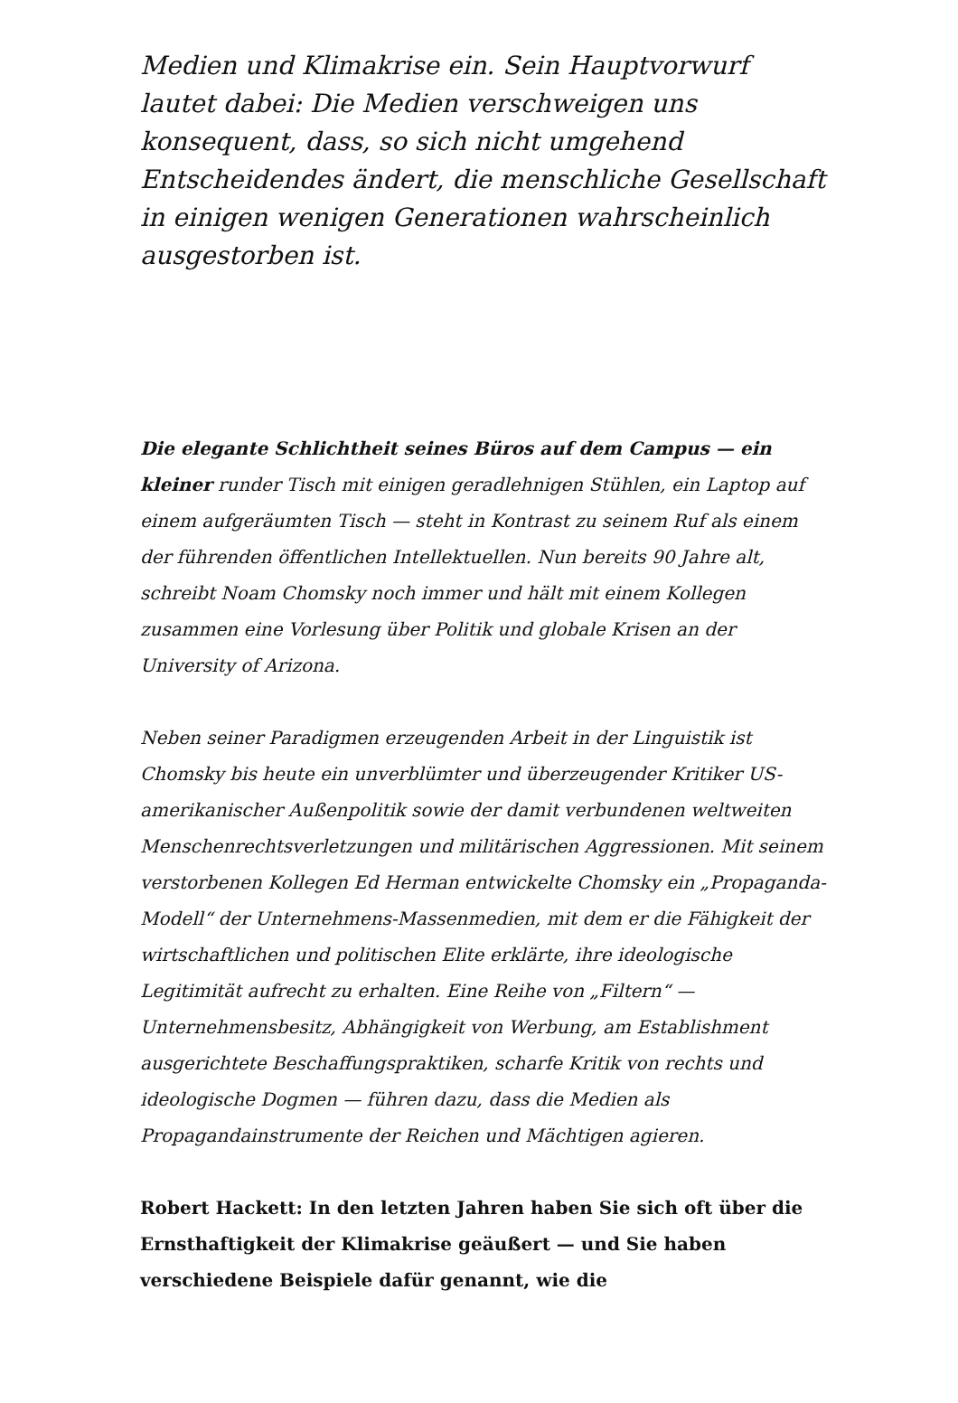Medien und Klimakrise ein. Sein Hauptvorwurf lautet dabei: Die Medien verschweigen uns konsequent, dass, so sich nicht umgehend Entscheidendes ändert, die menschliche Gesellschaft in einigen wenigen Generationen wahrscheinlich ausgestorben ist.
Die elegante Schlichtheit seines Büros auf dem Campus — ein kleiner runder Tisch mit einigen geradlehnigen Stühlen, ein Laptop auf einem aufgeräumten Tisch — steht in Kontrast zu seinem Ruf als einem der führenden öffentlichen Intellektuellen. Nun bereits 90 Jahre alt, schreibt Noam Chomsky noch immer und hält mit einem Kollegen zusammen eine Vorlesung über Politik und globale Krisen an der University of Arizona.
Neben seiner Paradigmen erzeugenden Arbeit in der Linguistik ist Chomsky bis heute ein unverblümter und überzeugender Kritiker US-amerikanischer Außenpolitik sowie der damit verbundenen weltweiten Menschenrechtsverletzungen und militärischen Aggressionen. Mit seinem verstorbenen Kollegen Ed Herman entwickelte Chomsky ein „Propaganda-Modell“ der Unternehmens-Massenmedien, mit dem er die Fähigkeit der wirtschaftlichen und politischen Elite erklärte, ihre ideologische Legitimität aufrecht zu erhalten. Eine Reihe von „Filtern“ — Unternehmensbesitz, Abhängigkeit von Werbung, am Establishment ausgerichtete Beschaffungspraktiken, scharfe Kritik von rechts und ideologische Dogmen — führen dazu, dass die Medien als Propagandainstrumente der Reichen und Mächtigen agieren.
Robert Hackett: In den letzten Jahren haben Sie sich oft über die Ernsthaftigkeit der Klimakrise geäußert — und Sie haben verschiedene Beispiele dafür genannt, wie die